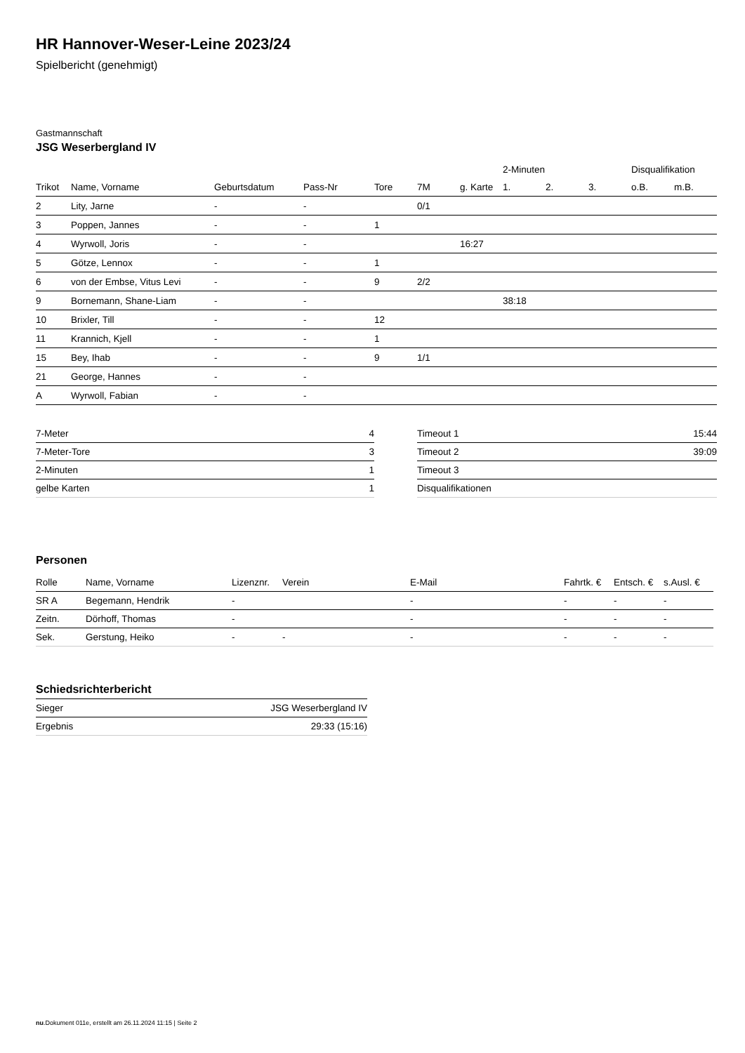HR Hannover-Weser-Leine 2023/24
Spielbericht (genehmigt)
Gastmannschaft
JSG Weserbergland IV
| | | | | | | | 2-Minuten | | | Disqualifikation | |
| --- | --- | --- | --- | --- | --- | --- | --- | --- | --- | --- | --- |
| Trikot | Name, Vorname | Geburtsdatum | Pass-Nr | Tore | 7M | g. Karte | 1. | 2. | 3. | o.B. | m.B. |
| 2 | Lity, Jarne | - | - | | 0/1 | | | | | | |
| 3 | Poppen, Jannes | - | - | 1 | | | | | | | |
| 4 | Wyrwoll, Joris | - | - | | | 16:27 | | | | | |
| 5 | Götze, Lennox | - | - | 1 | | | | | | | |
| 6 | von der Embse, Vitus Levi | - | - | 9 | 2/2 | | | | | | |
| 9 | Bornemann, Shane-Liam | - | - | | | | 38:18 | | | | |
| 10 | Brixler, Till | - | - | 12 | | | | | | | |
| 11 | Krannich, Kjell | - | - | 1 | | | | | | | |
| 15 | Bey, Ihab | - | - | 9 | 1/1 | | | | | | |
| 21 | George, Hannes | - | - | | | | | | | | |
| A | Wyrwoll, Fabian | - | - | | | | | | | | |
| 7-Meter | 4 |
| 7-Meter-Tore | 3 |
| 2-Minuten | 1 |
| gelbe Karten | 1 |
| Timeout 1 | 15:44 |
| Timeout 2 | 39:09 |
| Timeout 3 | |
| Disqualifikationen | |
Personen
| Rolle | Name, Vorname | Lizenznr. | Verein | E-Mail | Fahrtk. € | Entsch. € | s.Ausl. € |
| --- | --- | --- | --- | --- | --- | --- | --- |
| SR A | Begemann, Hendrik | - | | - | - | - | - |
| Zeitn. | Dörhoff, Thomas | - | | - | - | - | - |
| Sek. | Gerstung, Heiko | - | - | - | - | - | - |
Schiedsrichterbericht
| Sieger | JSG Weserbergland IV |
| Ergebnis | 29:33 (15:16) |
nu.Dokument 011e, erstellt am 26.11.2024 11:15 | Seite 2